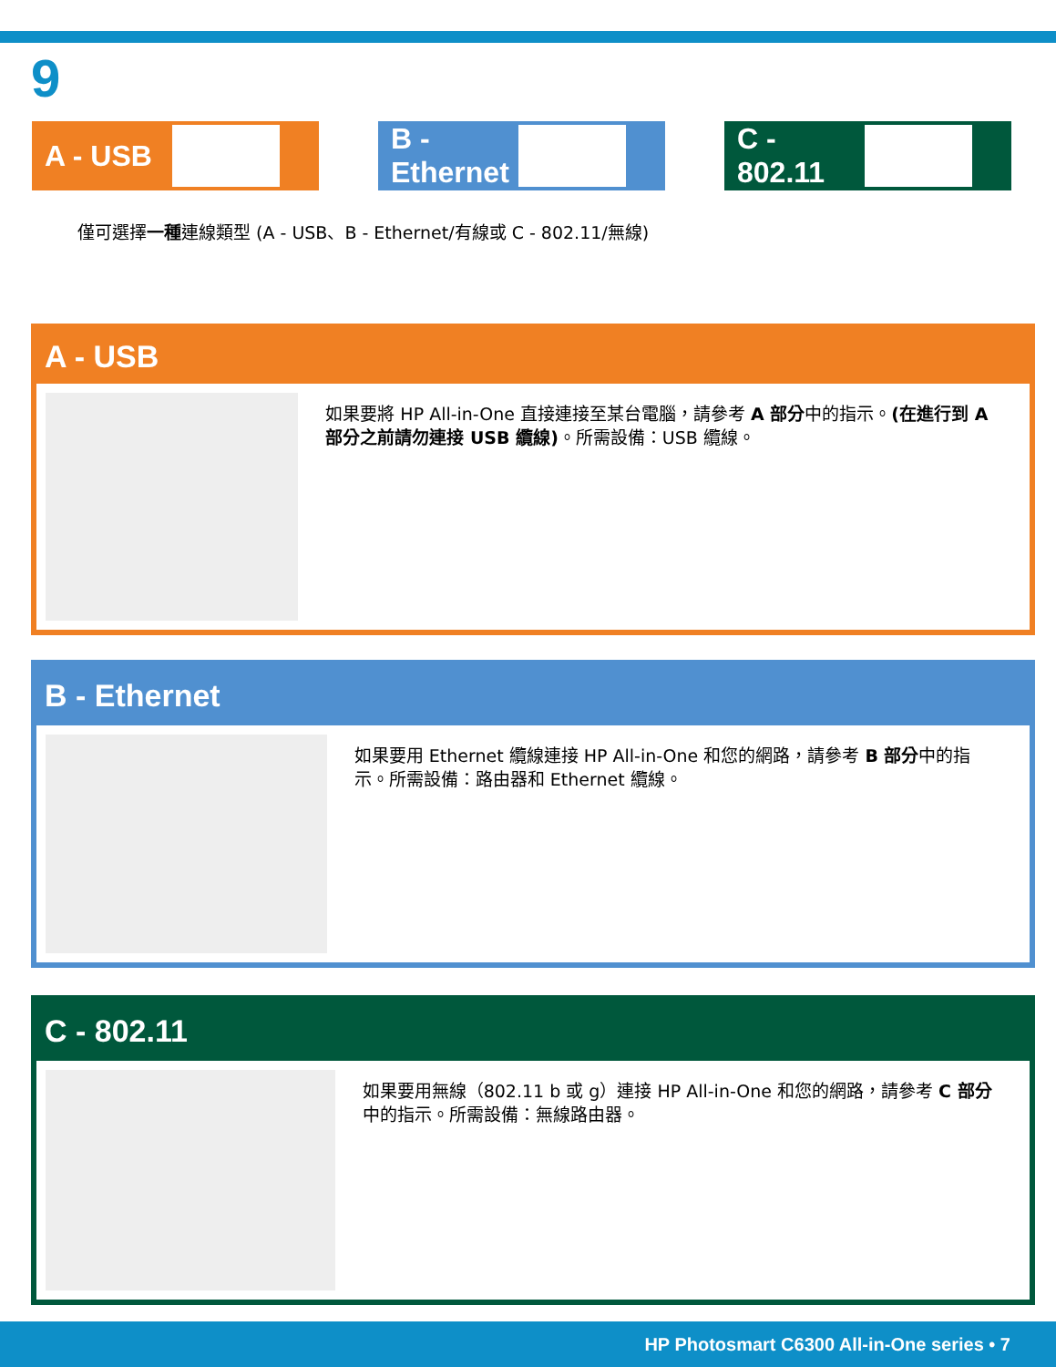9
A - USB B - Ethernet C - 802.11
僅可選擇一種連線類型 (A - USB、B - Ethernet/有線或 C - 802.11/無線)
A - USB
如果要將 HP All-in-One 直接連接至某台電腦，請參考 A 部分中的指示。(在進行到 A 部分之前請勿連接 USB 纜線)。所需設備：USB 纜線。
B - Ethernet
如果要用 Ethernet 纜線連接 HP All-in-One 和您的網路，請參考 B 部分中的指示。所需設備：路由器和 Ethernet 纜線。
C - 802.11
如果要用無線（802.11 b 或 g）連接 HP All-in-One 和您的網路，請參考 C 部分中的指示。所需設備：無線路由器。
HP Photosmart C6300 All-in-One series • 7